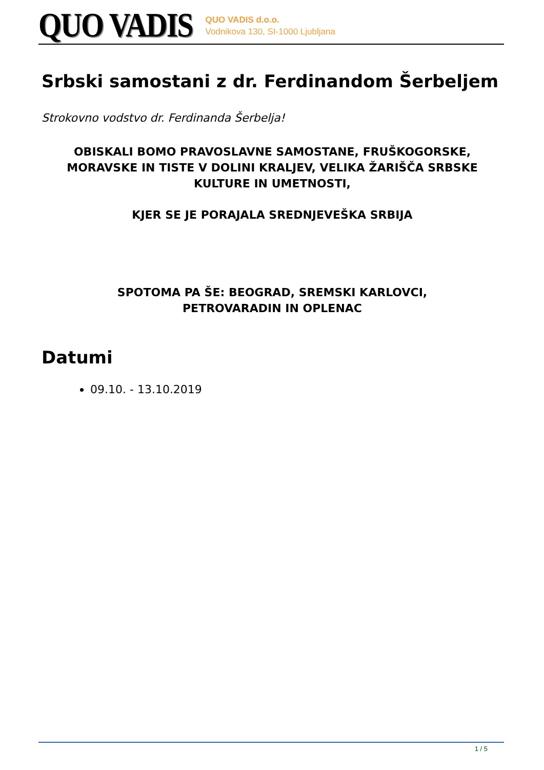QUO VADIS
QUO VADIS d.o.o.
Vodnikova 130, SI-1000 Ljubljana
Srbski samostani z dr. Ferdinandom Šerbeljem
Strokovno vodstvo dr. Ferdinanda Šerbelja!
OBISKALI BOMO PRAVOSLAVNE SAMOSTANE, FRUŠKOGORSKE, MORAVSKE IN TISTE V DOLINI KRALJEV, VELIKA ŽARIŠČA SRBSKE KULTURE IN UMETNOSTI,
KJER SE JE PORAJALA SREDNJEVEŠKA SRBIJA
SPOTOMA PA ŠE: BEOGRAD, SREMSKI KARLOVCI,
PETROVARADIN IN OPLENAC
Datumi
09.10. - 13.10.2019
1 / 5